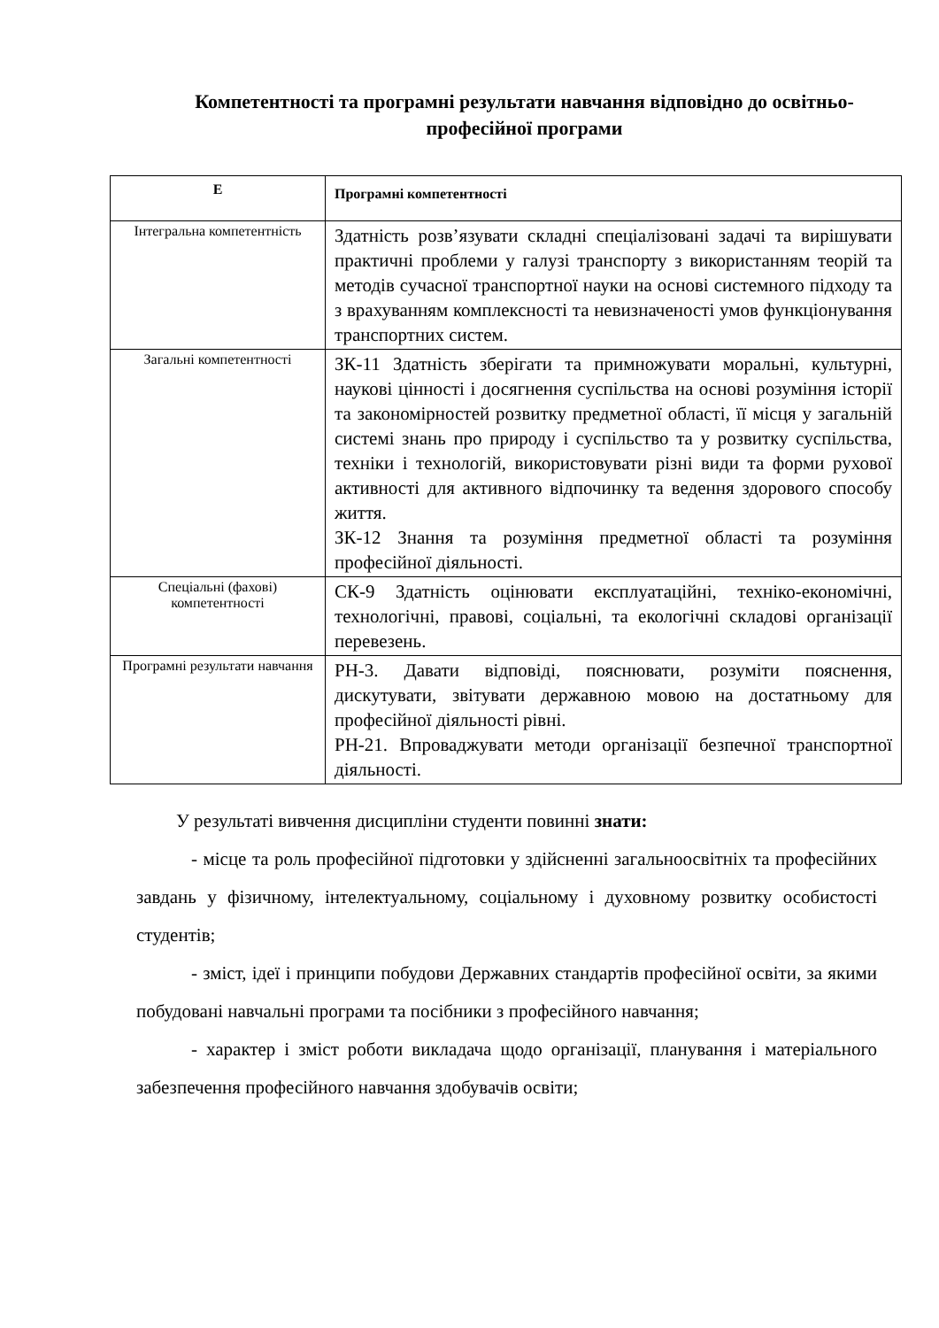Компетентності та програмні результати навчання відповідно до освітньо-професійної програми
| Е | Програмні компетентності |
| --- | --- |
| Інтегральна компетентність | Здатність розв’язувати складні спеціалізовані задачі та вирішувати практичні проблеми у галузі транспорту з використанням теорій та методів сучасної транспортної науки на основі системного підходу та з врахуванням комплексності та невизначеності умов функціонування транспортних систем. |
| Загальні компетентності | ЗК-11 Здатність зберігати та примножувати моральні, культурні, наукові цінності і досягнення суспільства на основі розуміння історії та закономірностей розвитку предметної області, її місця у загальній системі знань про природу і суспільство та у розвитку суспільства, техніки і технологій, використовувати різні види та форми рухової активності для активного відпочинку та ведення здорового способу життя. ЗК-12 Знання та розуміння предметної області та розуміння професійної діяльності. |
| Спеціальні (фахові) компетентності | СК-9 Здатність оцінювати експлуатаційні, техніко-економічні, технологічні, правові, соціальні, та екологічні складові організації перевезень. |
| Програмні результати навчання | РН-3. Давати відповіді, пояснювати, розуміти пояснення, дискутувати, звітувати державною мовою на достатньому для професійної діяльності рівні. РН-21. Впроваджувати методи організації безпечної транспортної діяльності. |
У результаті вивчення дисципліни студенти повинні знати:
- місце та роль професійної підготовки у здійсненні загальноосвітніх та професійних завдань у фізичному, інтелектуальному, соціальному і духовному розвитку особистості студентів;
- зміст, ідеї і принципи побудови Державних стандартів професійної освіти, за якими побудовані навчальні програми та посібники з професійного навчання;
- характер і зміст роботи викладача щодо організації, планування і матеріального забезпечення професійного навчання здобувачів освіти;